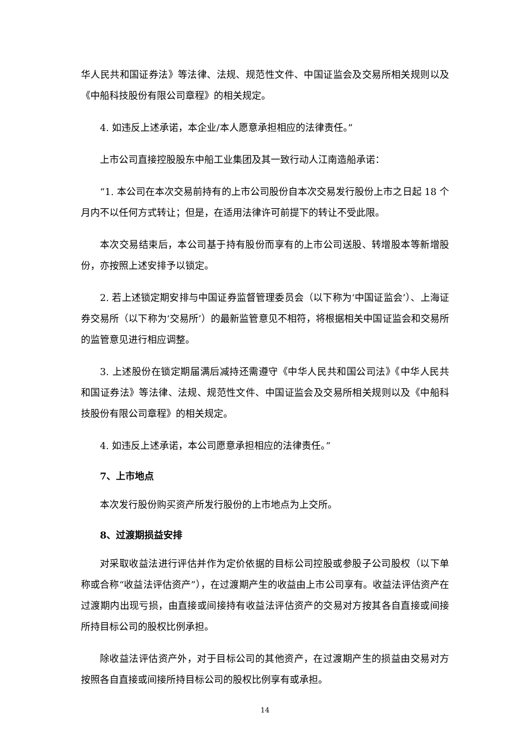华人民共和国证券法》等法律、法规、规范性文件、中国证监会及交易所相关规则以及《中船科技股份有限公司章程》的相关规定。
4. 如违反上述承诺，本企业/本人愿意承担相应的法律责任。”
上市公司直接控股股东中船工业集团及其一致行动人江南造船承诺：
“1. 本公司在本次交易前持有的上市公司股份自本次交易发行股份上市之日起 18 个月内不以任何方式转让；但是，在适用法律许可前提下的转让不受此限。
本次交易结束后，本公司基于持有股份而享有的上市公司送股、转增股本等新增股份，亦按照上述安排予以锁定。
2. 若上述锁定期安排与中国证券监督管理委员会（以下称为‘中国证监会’）、上海证券交易所（以下称为‘交易所’）的最新监管意见不相符，将根据相关中国证监会和交易所的监管意见进行相应调整。
3. 上述股份在锁定期届满后减持还需遵守《中华人民共和国公司法》《中华人民共和国证券法》等法律、法规、规范性文件、中国证监会及交易所相关规则以及《中船科技股份有限公司章程》的相关规定。
4. 如违反上述承诺，本公司愿意承担相应的法律责任。”
7、上市地点
本次发行股份购买资产所发行股份的上市地点为上交所。
8、过渡期损益安排
对采取收益法进行评估并作为定价依据的目标公司控股或参股子公司股权（以下单称或合称“收益法评估资产”），在过渡期产生的收益由上市公司享有。收益法评估资产在过渡期内出现亏损，由直接或间接持有收益法评估资产的交易对方按其各自直接或间接所持目标公司的股权比例承担。
除收益法评估资产外，对于目标公司的其他资产，在过渡期产生的损益由交易对方按照各自直接或间接所持目标公司的股权比例享有或承担。
14